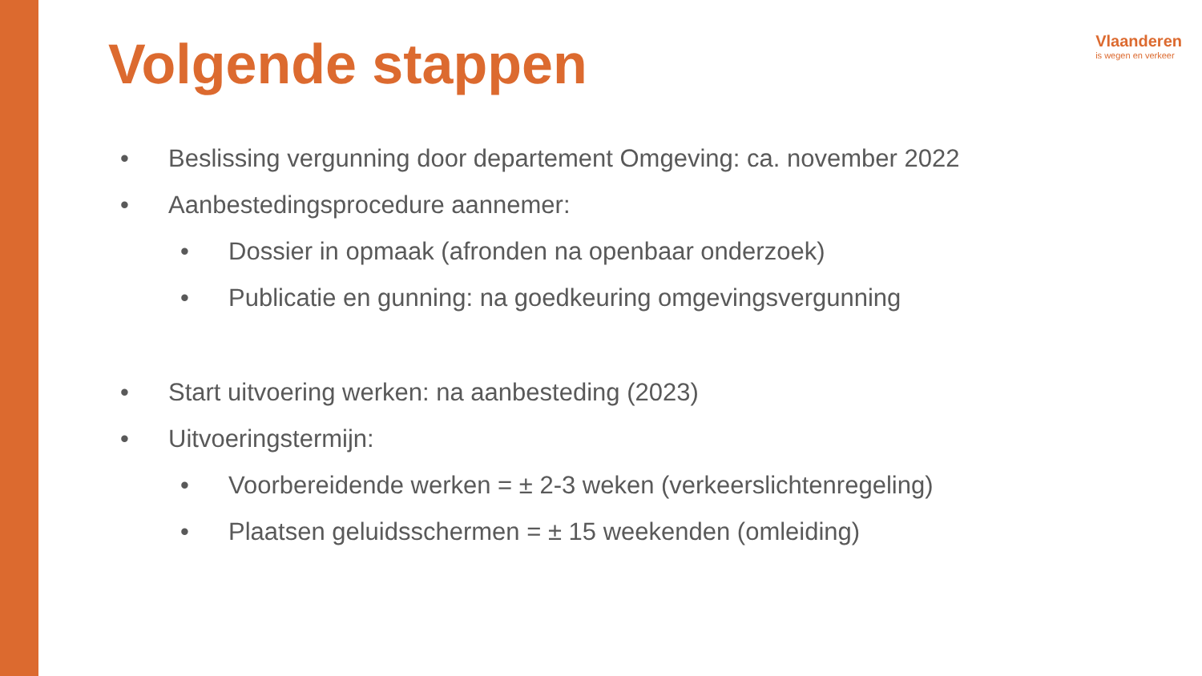Volgende stappen
Vlaanderen
is wegen en verkeer
• Beslissing vergunning door departement Omgeving: ca. november 2022
• Aanbestedingsprocedure aannemer:
• Dossier in opmaak (afronden na openbaar onderzoek)
• Publicatie en gunning: na goedkeuring omgevingsvergunning
• Start uitvoering werken: na aanbesteding (2023)
• Uitvoeringstermijn:
• Voorbereidende werken = ± 2-3 weken (verkeerslichtenregeling)
• Plaatsen geluidsschermen = ± 15 weekenden (omleiding)